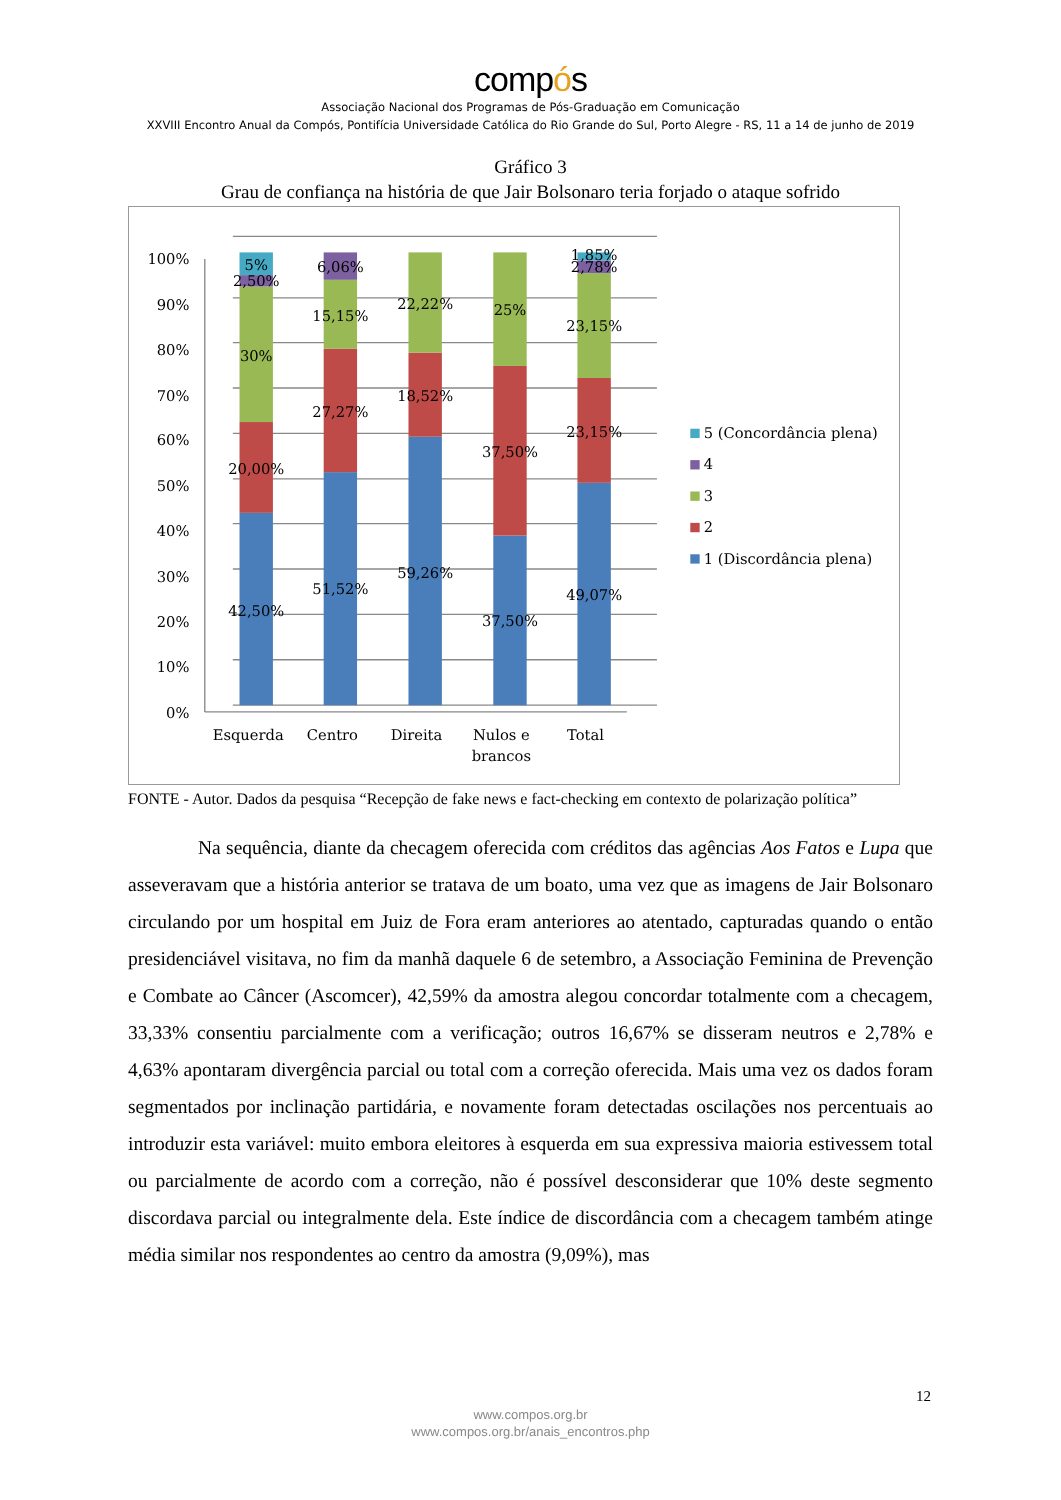compós
Associação Nacional dos Programas de Pós-Graduação em Comunicação
XXVIII Encontro Anual da Compós, Pontifícia Universidade Católica do Rio Grande do Sul, Porto Alegre - RS, 11 a 14 de junho de 2019
Gráfico 3
Grau de confiança na história de que Jair Bolsonaro teria forjado o ataque sofrido
100%
90%
80%
70%
60%
50%
40%
30%
20%
10%
0%
5%
2,50%
30%
20,00%
42,50%
6,06%
15,15%
27,27%
51,52%
22,22%
18,52%
59,26%
25%
37,50%
37,50%
1,85%
2,78%
23,15%
23,15%
49,07%
Esquerda
Centro
Direita
Nulos e
brancos
Total
5 (Concordância plena)
4
3
2
1 (Discordância plena)
FONTE - Autor. Dados da pesquisa “Recepção de fake news e fact-checking em contexto de polarização política”
Na sequência, diante da checagem oferecida com créditos das agências Aos Fatos e Lupa que asseveravam que a história anterior se tratava de um boato, uma vez que as imagens de Jair Bolsonaro circulando por um hospital em Juiz de Fora eram anteriores ao atentado, capturadas quando o então presidenciável visitava, no fim da manhã daquele 6 de setembro, a Associação Feminina de Prevenção e Combate ao Câncer (Ascomcer), 42,59% da amostra alegou concordar totalmente com a checagem, 33,33% consentiu parcialmente com a verificação; outros 16,67% se disseram neutros e 2,78% e 4,63% apontaram divergência parcial ou total com a correção oferecida. Mais uma vez os dados foram segmentados por inclinação partidária, e novamente foram detectadas oscilações nos percentuais ao introduzir esta variável: muito embora eleitores à esquerda em sua expressiva maioria estivessem total ou parcialmente de acordo com a correção, não é possível desconsiderar que 10% deste segmento discordava parcial ou integralmente dela. Este índice de discordância com a checagem também atinge média similar nos respondentes ao centro da amostra (9,09%), mas
12
www.compos.org.br
www.compos.org.br/anais_encontros.php